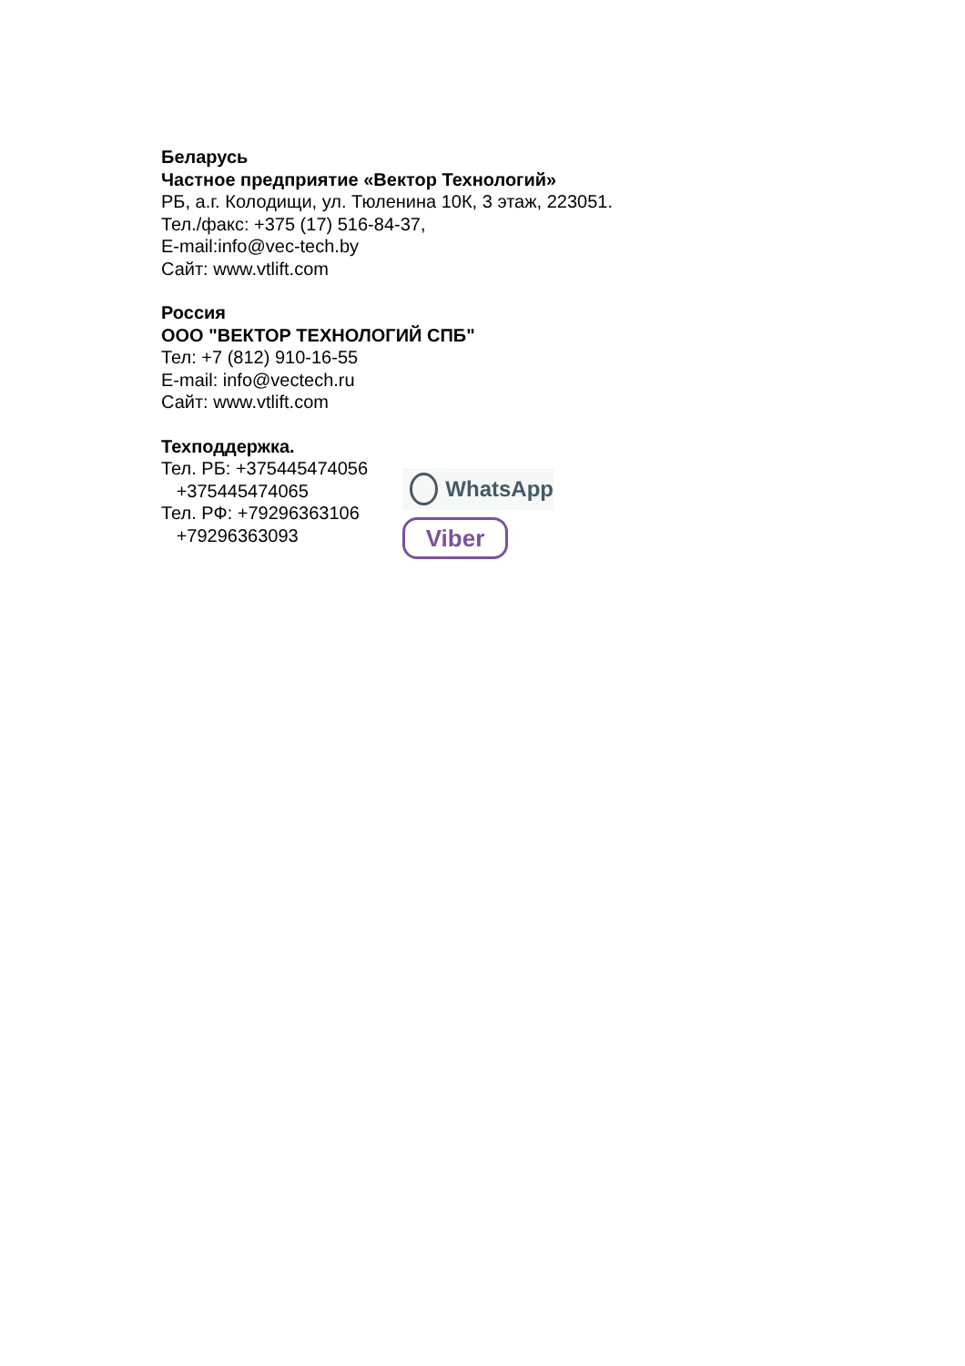Беларусь
Частное предприятие «Вектор Технологий»
РБ, а.г. Колодищи, ул. Тюленина 10К, 3 этаж, 223051.
Тел./факс: +375 (17) 516-84-37,
E-mail:info@vec-tech.by
Сайт: www.vtlift.com
Россия
ООО "ВЕКТОР ТЕХНОЛОГИЙ СПБ"
Тел: +7 (812) 910-16-55
E-mail: info@vectech.ru
Сайт: www.vtlift.com
Техподдержка.
Тел. РБ: +375445474056
+375445474065
Тел. РФ: +79296363106
+79296363093
WhatsApp
Viber